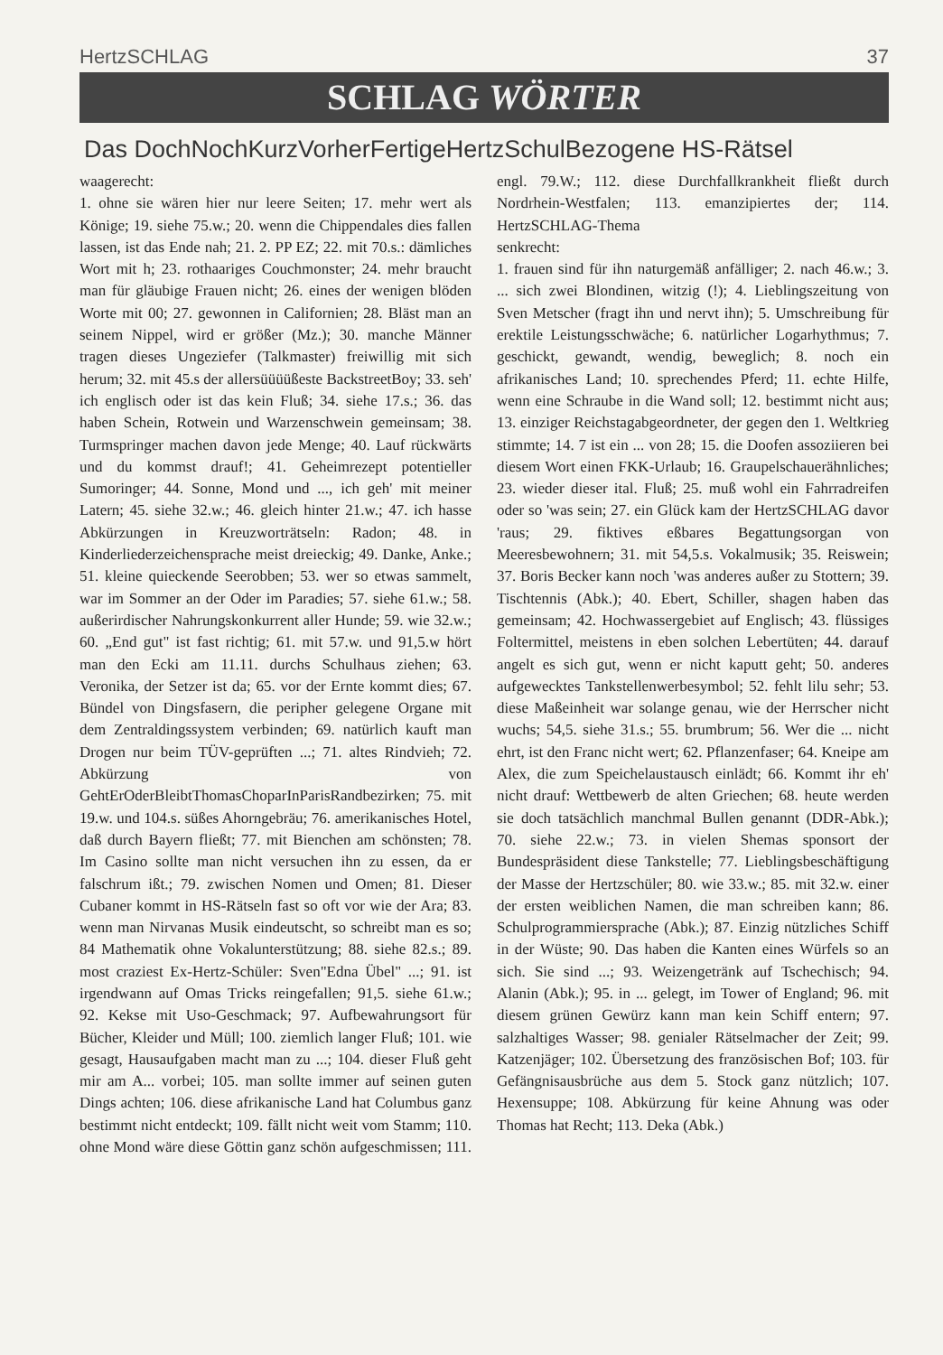HertzSCHLAG 37
SCHLAG WÖRTER
Das DochNochKurzVorherFertigeHertzSchulBezogene HS-Rätsel
waagerecht:
1. ohne sie wären hier nur leere Seiten; 17. mehr wert als Könige; 19. siehe 75.w.; 20. wenn die Chippendales dies fallen lassen, ist das Ende nah; 21. 2. PP EZ; 22. mit 70.s.: dämliches Wort mit h; 23. rothaariges Couchmonster; 24. mehr braucht man für gläubige Frauen nicht; 26. eines der wenigen blöden Worte mit 00; 27. gewonnen in Californien; 28. Bläst man an seinem Nippel, wird er größer (Mz.); 30. manche Männer tragen dieses Ungeziefer (Talkmaster) freiwillig mit sich herum; 32. mit 45.s der allersüüüüßeste BackstreetBoy; 33. seh' ich englisch oder ist das kein Fluß; 34. siehe 17.s.; 36. das haben Schein, Rotwein und Warzenschwein gemeinsam; 38. Turmspringer machen davon jede Menge; 40. Lauf rückwärts und du kommst drauf!; 41. Geheimrezept potentieller Sumoringer; 44. Sonne, Mond und ..., ich geh' mit meiner Latern; 45. siehe 32.w.; 46. gleich hinter 21.w.; 47. ich hasse Abkürzungen in Kreuzworträtseln: Radon; 48. in Kinderliederzeichensprache meist dreieckig; 49. Danke, Anke.; 51. kleine quieckende Seerobben; 53. wer so etwas sammelt, war im Sommer an der Oder im Paradies; 57. siehe 61.w.; 58. außerirdischer Nahrungskonkurrent aller Hunde; 59. wie 32.w.; 60. „End gut" ist fast richtig; 61. mit 57.w. und 91,5.w hört man den Ecki am 11.11. durchs Schulhaus ziehen; 63. Veronika, der Setzer ist da; 65. vor der Ernte kommt dies; 67. Bündel von Dingsfasern, die peripher gelegene Organe mit dem Zentraldingssystem verbinden; 69. natürlich kauft man Drogen nur beim TÜV-geprüften ...; 71. altes Rindvieh; 72. Abkürzung von GehtErOderBleibtThomasChoparInParisRandbezirken; 75. mit 19.w. und 104.s. süßes Ahorngebräu; 76. amerikanisches Hotel, daß durch Bayern fließt; 77. mit Bienchen am schönsten; 78. Im Casino sollte man nicht versuchen ihn zu essen, da er falschrum ißt.; 79. zwischen Nomen und Omen; 81. Dieser Cubaner kommt in HS-Rätseln fast so oft vor wie der Ara; 83. wenn man Nirvanas Musik eindeutscht, so schreibt man es so; 84 Mathematik ohne Vokalunterstützung; 88. siehe 82.s.; 89. most craziest Ex-Hertz-Schüler: Sven"Edna Übel" ...; 91. ist irgendwann auf Omas Tricks reingefallen; 91,5. siehe 61.w.; 92. Kekse mit Uso-Geschmack; 97. Aufbewahrungsort für Bücher, Kleider und Müll; 100. ziemlich langer Fluß; 101. wie gesagt, Hausaufgaben macht man zu ...; 104. dieser Fluß geht mir am A... vorbei; 105. man sollte immer auf seinen guten Dings achten; 106. diese afrikanische Land hat Columbus ganz bestimmt nicht entdeckt; 109. fällt nicht weit vom Stamm; 110. ohne Mond wäre diese Göttin ganz schön aufgeschmissen; 111. engl. 79.W.; 112. diese Durchfallkrankheit fließt durch Nordrhein-Westfalen; 113. emanzipiertes der; 114. HertzSCHLAG-Thema
senkrecht:
1. frauen sind für ihn naturgemäß anfälliger; 2. nach 46.w.; 3. ... sich zwei Blondinen, witzig (!); 4. Lieblingszeitung von Sven Metscher (fragt ihn und nervt ihn); 5. Umschreibung für erektile Leistungsschwäche; 6. natürlicher Logarhythmus; 7. geschickt, gewandt, wendig, beweglich; 8. noch ein afrikanisches Land; 10. sprechendes Pferd; 11. echte Hilfe, wenn eine Schraube in die Wand soll; 12. bestimmt nicht aus; 13. einziger Reichstagabgeordneter, der gegen den 1. Weltkrieg stimmte; 14. 7 ist ein ... von 28; 15. die Doofen assoziieren bei diesem Wort einen FKK-Urlaub; 16. Graupelschauerähnliches; 23. wieder dieser ital. Fluß; 25. muß wohl ein Fahrradreifen oder so 'was sein; 27. ein Glück kam der HertzSCHLAG davor 'raus; 29. fiktives eßbares Begattungsorgan von Meeresbewohnern; 31. mit 54,5.s. Vokalmusik; 35. Reiswein; 37. Boris Becker kann noch 'was anderes außer zu Stottern; 39. Tischtennis (Abk.); 40. Ebert, Schiller, shagen haben das gemeinsam; 42. Hochwassergebiet auf Englisch; 43. flüssiges Foltermittel, meistens in eben solchen Lebertüten; 44. darauf angelt es sich gut, wenn er nicht kaputt geht; 50. anderes aufgewecktes Tankstellenwerbesymbol; 52. fehlt lilu sehr; 53. diese Maßeinheit war solange genau, wie der Herrscher nicht wuchs; 54,5. siehe 31.s.; 55. brumbrum; 56. Wer die ... nicht ehrt, ist den Franc nicht wert; 62. Pflanzenfaser; 64. Kneipe am Alex, die zum Speichelaustausch einlädt; 66. Kommt ihr eh' nicht drauf: Wettbewerb de alten Griechen; 68. heute werden sie doch tatsächlich manchmal Bullen genannt (DDR-Abk.); 70. siehe 22.w.; 73. in vielen Shemas sponsort der Bundespräsident diese Tankstelle; 77. Lieblingsbeschäftigung der Masse der Hertzschüler; 80. wie 33.w.; 85. mit 32.w. einer der ersten weiblichen Namen, die man schreiben kann; 86. Schulprogrammiersprache (Abk.); 87. Einzig nützliches Schiff in der Wüste; 90. Das haben die Kanten eines Würfels so an sich. Sie sind ...; 93. Weizengetränk auf Tschechisch; 94. Alanin (Abk.); 95. in ... gelegt, im Tower of England; 96. mit diesem grünen Gewürz kann man kein Schiff entern; 97. salzhaltiges Wasser; 98. genialer Rätselmacher der Zeit; 99. Katzenjäger; 102. Übersetzung des französischen Bof; 103. für Gefängnisausbrüche aus dem 5. Stock ganz nützlich; 107. Hexensuppe; 108. Abkürzung für keine Ahnung was oder Thomas hat Recht; 113. Deka (Abk.)